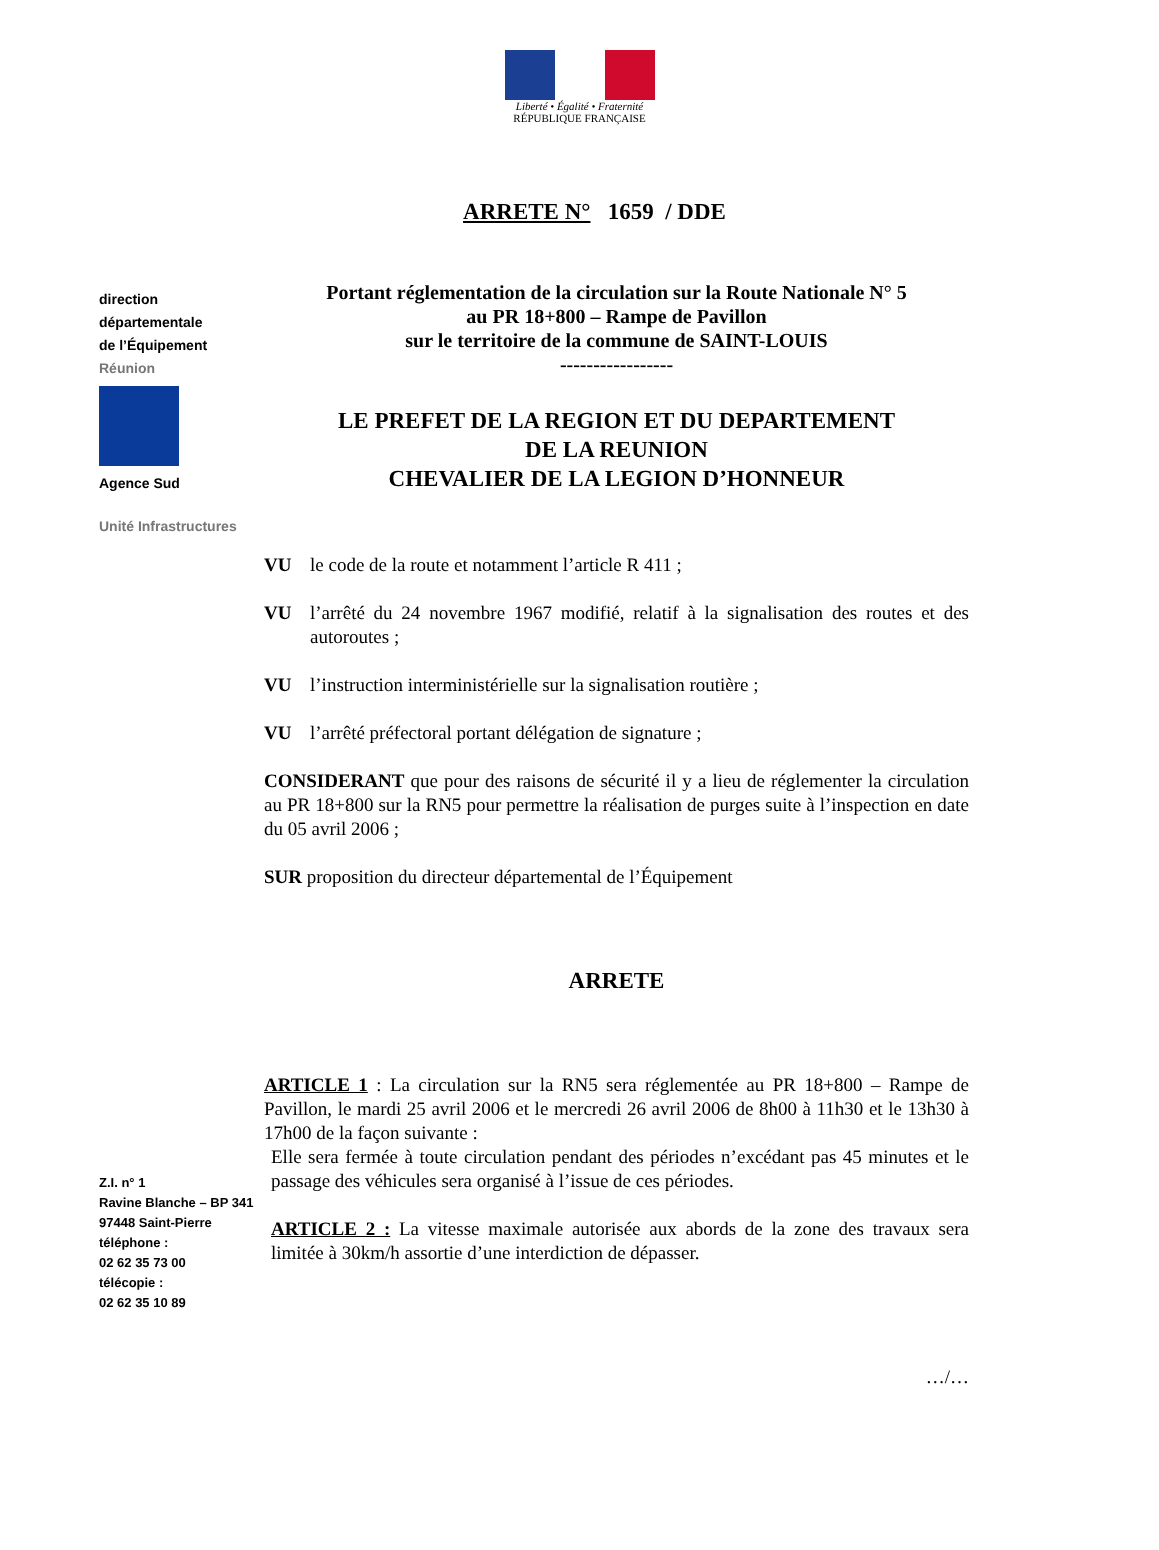Liberté • Égalité • Fraternité
RÉPUBLIQUE FRANÇAISE
ARRETE N° 1659 / DDE
direction
départementale
de l’Équipement
Réunion
Agence Sud
Unité Infrastructures
Z.I. n° 1
Ravine Blanche – BP 341
97448 Saint-Pierre
téléphone :
02 62 35 73 00
télécopie :
02 62 35 10 89
Portant réglementation de la circulation sur la Route Nationale N° 5
au PR 18+800 – Rampe de Pavillon
sur le territoire de la commune de SAINT-LOUIS
-----------------
LE PREFET DE LA REGION ET DU DEPARTEMENT
DE LA REUNION
CHEVALIER DE LA LEGION D’HONNEUR
VU le code de la route et notamment l’article R 411 ;
VU l’arrêté du 24 novembre 1967 modifié, relatif à la signalisation des routes et des autoroutes ;
VU l’instruction interministérielle sur la signalisation routière ;
VU l’arrêté préfectoral portant délégation de signature ;
CONSIDERANT que pour des raisons de sécurité il y a lieu de réglementer la circulation au PR 18+800 sur la RN5 pour permettre la réalisation de purges suite à l’inspection en date du 05 avril 2006 ;
SUR proposition du directeur départemental de l’Équipement
ARRETE
ARTICLE 1 : La circulation sur la RN5 sera réglementée au PR 18+800 – Rampe de Pavillon, le mardi 25 avril 2006 et le mercredi 26 avril 2006 de 8h00 à 11h30 et le 13h30 à 17h00 de la façon suivante :
Elle sera fermée à toute circulation pendant des périodes n’excédant pas 45 minutes et le passage des véhicules sera organisé à l’issue de ces périodes.
ARTICLE 2 : La vitesse maximale autorisée aux abords de la zone des travaux sera limitée à 30km/h assortie d’une interdiction de dépasser.
…/…